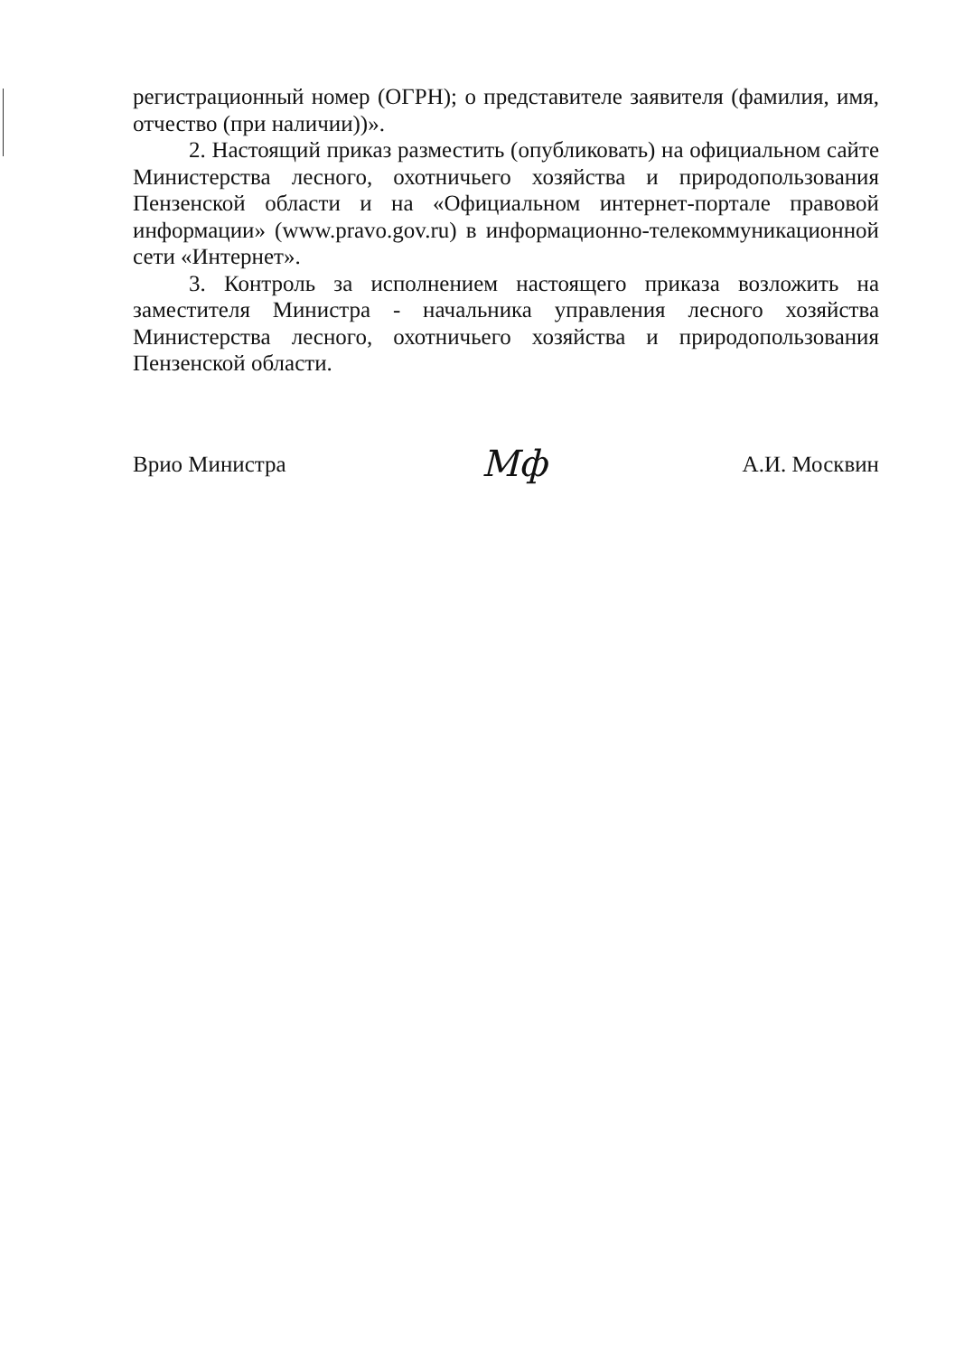регистрационный номер (ОГРН); о представителе заявителя (фамилия, имя, отчество (при наличии))».
2. Настоящий приказ разместить (опубликовать) на официальном сайте Министерства лесного, охотничьего хозяйства и природопользования Пензенской области и на «Официальном интернет-портале правовой информации» (www.pravo.gov.ru) в информационно-телекоммуникационной сети «Интернет».
3. Контроль за исполнением настоящего приказа возложить на заместителя Министра - начальника управления лесного хозяйства Министерства лесного, охотничьего хозяйства и природопользования Пензенской области.
Врио Министра Мф А.И. Москвин